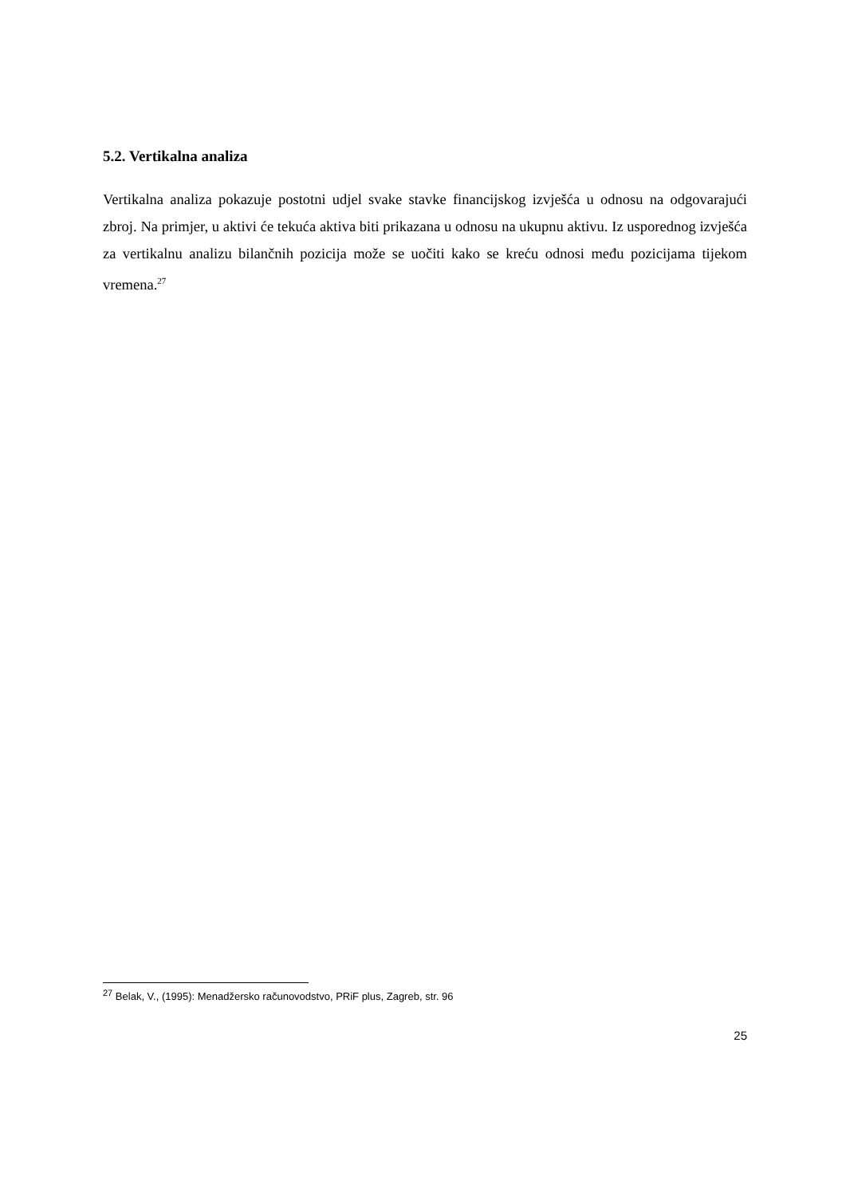5.2. Vertikalna analiza
Vertikalna analiza pokazuje postotni udjel svake stavke financijskog izvješća u odnosu na odgovarajući zbroj. Na primjer, u aktivi će tekuća aktiva biti prikazana u odnosu na ukupnu aktivu. Iz usporednog izvješća za vertikalnu analizu bilančnih pozicija može se uočiti kako se kreću odnosi među pozicijama tijekom vremena.<sup>27</sup>
<sup>27</sup> Belak, V., (1995): Menadžersko računovodstvo, PRiF plus, Zagreb, str. 96
25